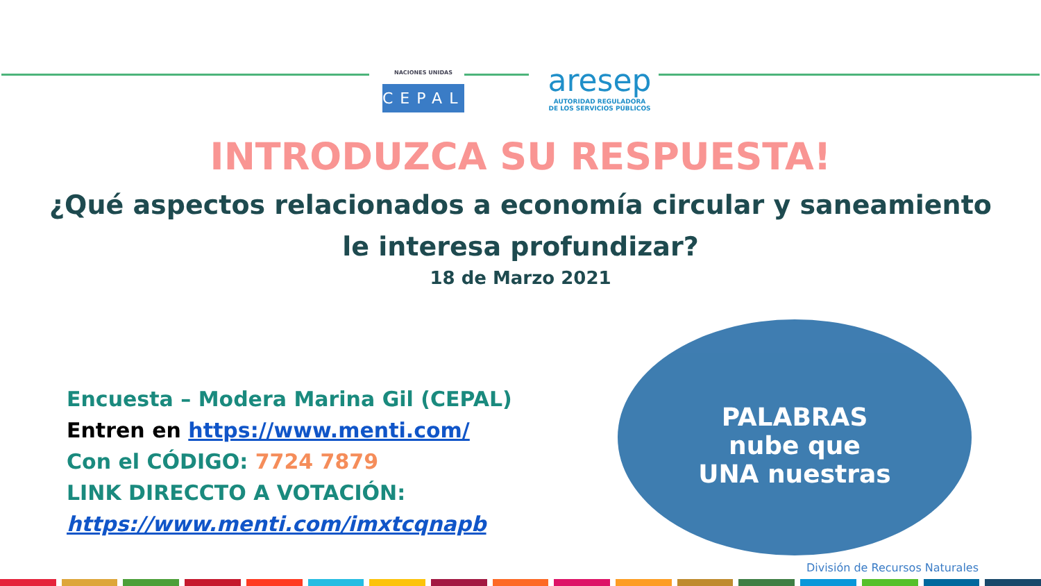NACIONES UNIDAS
CEPAL
aresep
AUTORIDAD REGULADORA
DE LOS SERVICIOS PÚBLICOS
INTRODUZCA SU RESPUESTA!
¿Qué aspectos relacionados a economía circular y saneamiento
le interesa profundizar?
18 de Marzo 2021
Encuesta – Modera Marina Gil (CEPAL)
Entren en https://www.menti.com/
Con el CÓDIGO: 7724 7879
LINK DIRECCTO A VOTACIÓN:
https://www.menti.com/imxtcqnapb
PALABRAS
nube que
UNA nuestras
División de Recursos Naturales